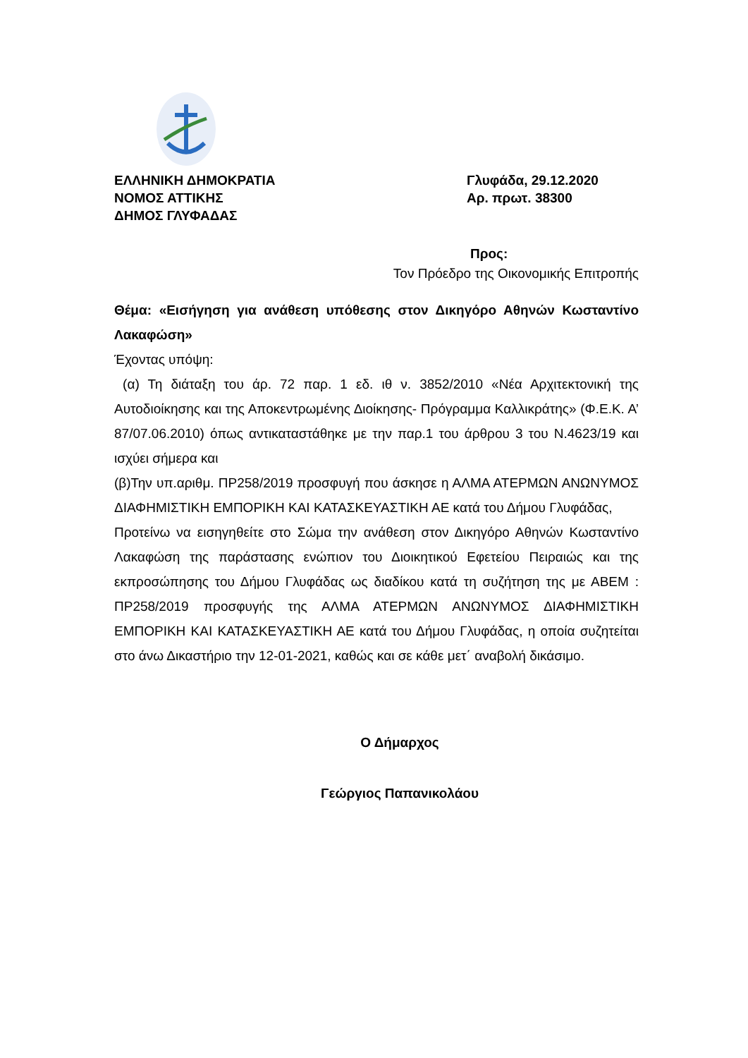ΕΛΛΗΝΙΚΗ ΔΗΜΟΚΡΑΤΙΑ
ΝΟΜΟΣ ΑΤΤΙΚΗΣ
ΔΗΜΟΣ ΓΛΥΦΑΔΑΣ
Γλυφάδα, 29.12.2020
Αρ. πρωτ. 38300
Προς:
Τον Πρόεδρο της Οικονομικής Επιτροπής
Θέμα: «Εισήγηση για ανάθεση υπόθεσης στον Δικηγόρο Αθηνών Κωσταντίνο Λακαφώση»
Έχοντας υπόψη:
(α) Τη διάταξη του άρ. 72 παρ. 1 εδ. ιθ ν. 3852/2010 «Νέα Αρχιτεκτονική της Αυτοδιοίκησης και της Αποκεντρωμένης Διοίκησης- Πρόγραμμα Καλλικράτης» (Φ.Ε.Κ. Α’ 87/07.06.2010) όπως αντικαταστάθηκε με την παρ.1 του άρθρου 3 του Ν.4623/19 και ισχύει σήμερα και
(β)Την υπ.αριθμ. ΠΡ258/2019 προσφυγή που άσκησε η ΑΛΜΑ ΑΤΕΡΜΩΝ ΑΝΩΝΥΜΟΣ ΔΙΑΦΗΜΙΣΤΙΚΗ ΕΜΠΟΡΙΚΗ ΚΑΙ ΚΑΤΑΣΚΕΥΑΣΤΙΚΗ ΑΕ κατά του Δήμου Γλυφάδας,
Προτείνω να εισηγηθείτε στο Σώμα την ανάθεση στον Δικηγόρο Αθηνών Κωσταντίνο Λακαφώση της παράστασης ενώπιον του Διοικητικού Εφετείου Πειραιώς και της εκπροσώπησης του Δήμου Γλυφάδας ως διαδίκου κατά τη συζήτηση της με ΑΒΕΜ : ΠΡ258/2019 προσφυγής της ΑΛΜΑ ΑΤΕΡΜΩΝ ΑΝΩΝΥΜΟΣ ΔΙΑΦΗΜΙΣΤΙΚΗ ΕΜΠΟΡΙΚΗ ΚΑΙ ΚΑΤΑΣΚΕΥΑΣΤΙΚΗ ΑΕ κατά του Δήμου Γλυφάδας, η οποία συζητείται στο άνω Δικαστήριο την 12-01-2021, καθώς και σε κάθε μετ΄ αναβολή δικάσιμο.
Ο Δήμαρχος
Γεώργιος Παπανικολάου